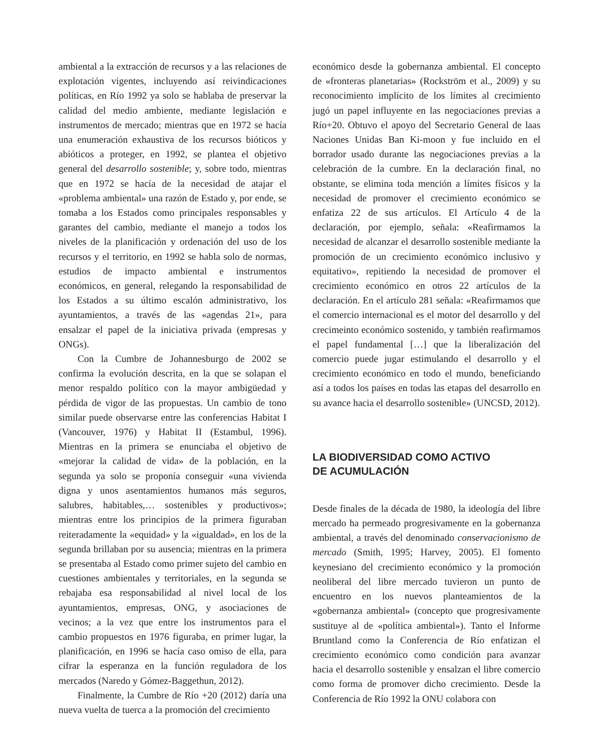ambiental a la extracción de recursos y a las relaciones de explotación vigentes, incluyendo así reivindicaciones políticas, en Río 1992 ya solo se hablaba de preservar la calidad del medio ambiente, mediante legislación e instrumentos de mercado; mientras que en 1972 se hacía una enumeración exhaustiva de los recursos bióticos y abióticos a proteger, en 1992, se plantea el objetivo general del desarrollo sostenible; y, sobre todo, mientras que en 1972 se hacía de la necesidad de atajar el «problema ambiental» una razón de Estado y, por ende, se tomaba a los Estados como principales responsables y garantes del cambio, mediante el manejo a todos los niveles de la planificación y ordenación del uso de los recursos y el territorio, en 1992 se habla solo de normas, estudios de impacto ambiental e instrumentos económicos, en general, relegando la responsabilidad de los Estados a su último escalón administrativo, los ayuntamientos, a través de las «agendas 21», para ensalzar el papel de la iniciativa privada (empresas y ONGs).
Con la Cumbre de Johannesburgo de 2002 se confirma la evolución descrita, en la que se solapan el menor respaldo político con la mayor ambigüedad y pérdida de vigor de las propuestas. Un cambio de tono similar puede observarse entre las conferencias Habitat I (Vancouver, 1976) y Habitat II (Estambul, 1996). Mientras en la primera se enunciaba el objetivo de «mejorar la calidad de vida» de la población, en la segunda ya solo se proponía conseguir «una vivienda digna y unos asentamientos humanos más seguros, salubres, habitables,… sostenibles y productivos»; mientras entre los principios de la primera figuraban reiteradamente la «equidad» y la «igualdad», en los de la segunda brillaban por su ausencia; mientras en la primera se presentaba al Estado como primer sujeto del cambio en cuestiones ambientales y territoriales, en la segunda se rebajaba esa responsabilidad al nivel local de los ayuntamientos, empresas, ONG, y asociaciones de vecinos; a la vez que entre los instrumentos para el cambio propuestos en 1976 figuraba, en primer lugar, la planificación, en 1996 se hacía caso omiso de ella, para cifrar la esperanza en la función reguladora de los mercados (Naredo y Gómez-Baggethun, 2012).
Finalmente, la Cumbre de Río +20 (2012) daría una nueva vuelta de tuerca a la promoción del crecimiento
económico desde la gobernanza ambiental. El concepto de «fronteras planetarias» (Rockström et al., 2009) y su reconocimiento implícito de los límites al crecimiento jugó un papel influyente en las negociaciones previas a Río+20. Obtuvo el apoyo del Secretario General de laas Naciones Unidas Ban Ki-moon y fue incluido en el borrador usado durante las negociaciones previas a la celebración de la cumbre. En la declaración final, no obstante, se elimina toda mención a límites físicos y la necesidad de promover el crecimiento económico se enfatiza 22 de sus artículos. El Artículo 4 de la declaración, por ejemplo, señala: «Reafirmamos la necesidad de alcanzar el desarrollo sostenible mediante la promoción de un crecimiento económico inclusivo y equitativo», repitiendo la necesidad de promover el crecimiento económico en otros 22 artículos de la declaración. En el artículo 281 señala: «Reafirmamos que el comercio internacional es el motor del desarrollo y del crecimeinto económico sostenido, y también reafirmamos el papel fundamental […] que la liberalización del comercio puede jugar estimulando el desarrollo y el crecimiento económico en todo el mundo, beneficiando así a todos los países en todas las etapas del desarrollo en su avance hacia el desarrollo sostenible» (UNCSD, 2012).
LA BIODIVERSIDAD COMO ACTIVO
DE ACUMULACIÓN
Desde finales de la década de 1980, la ideología del libre mercado ha permeado progresivamente en la gobernanza ambiental, a través del denominado conservacionismo de mercado (Smith, 1995; Harvey, 2005). El fomento keynesiano del crecimiento económico y la promoción neoliberal del libre mercado tuvieron un punto de encuentro en los nuevos planteamientos de la «gobernanza ambiental» (concepto que progresivamente sustituye al de «política ambiental»). Tanto el Informe Bruntland como la Conferencia de Río enfatizan el crecimiento económico como condición para avanzar hacia el desarrollo sostenible y ensalzan el libre comercio como forma de promover dicho crecimiento. Desde la Conferencia de Río 1992 la ONU colabora con